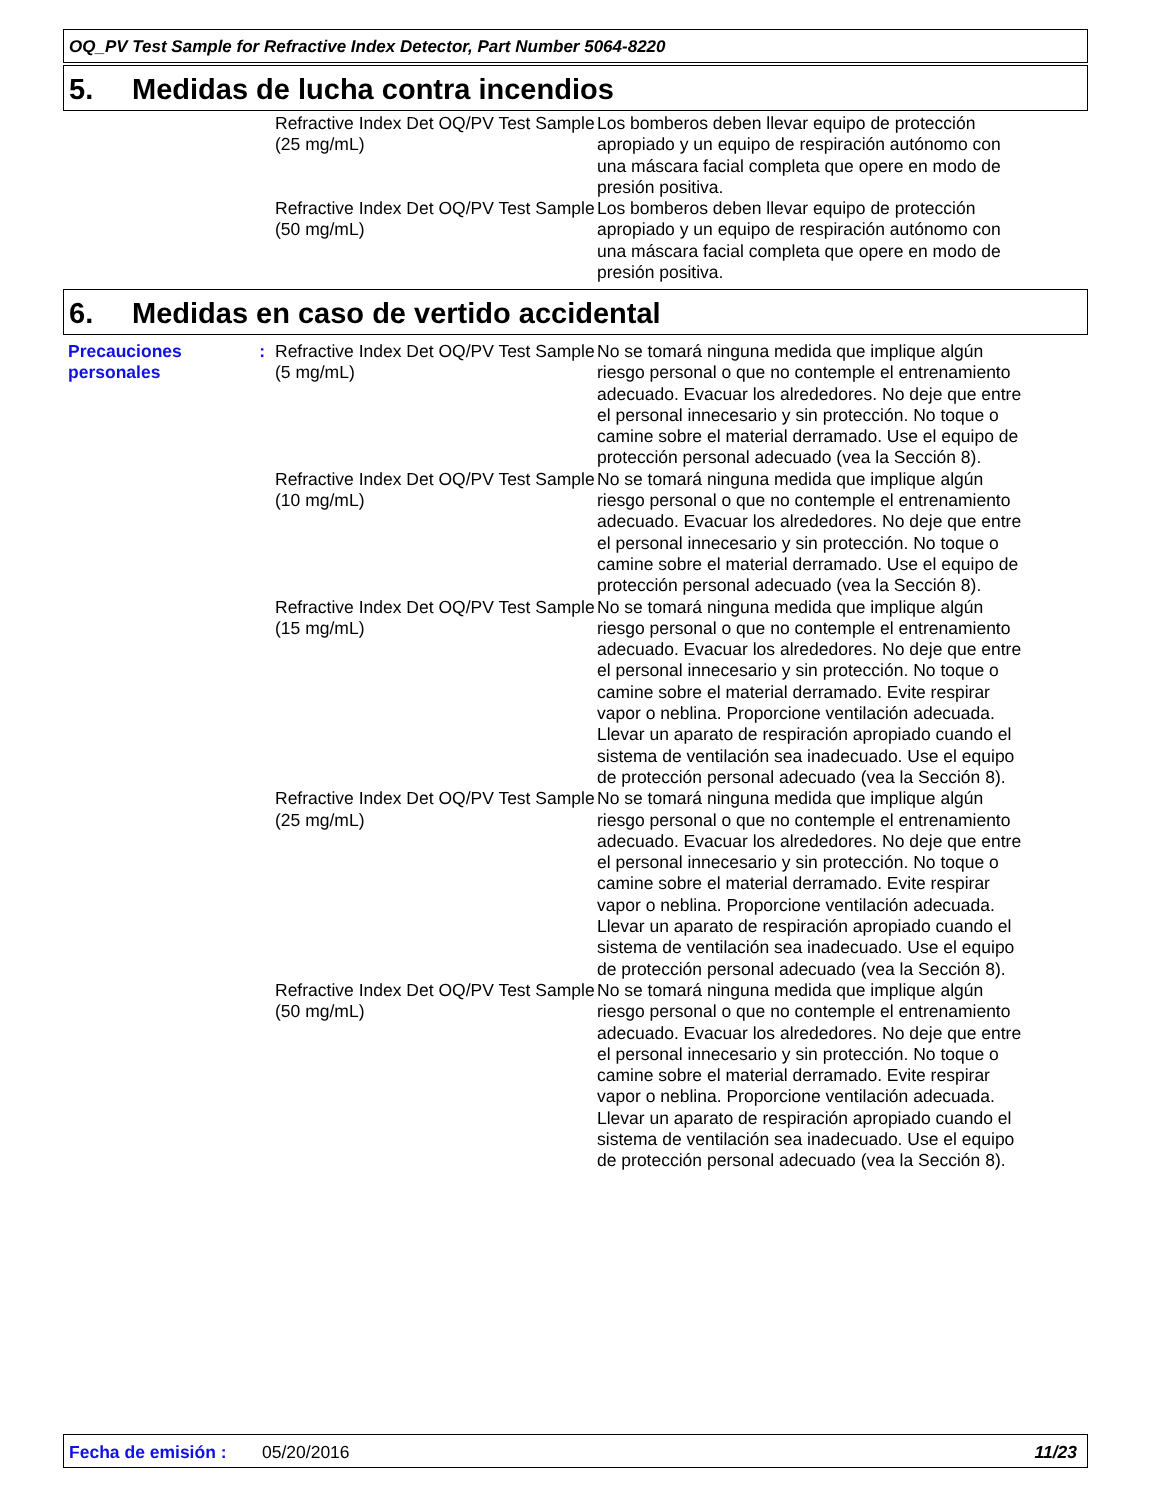OQ_PV Test Sample for Refractive Index Detector, Part Number 5064-8220
5. Medidas de lucha contra incendios
Refractive Index Det OQ/PV Test Sample (25 mg/mL)
Los bomberos deben llevar equipo de protección apropiado y un equipo de respiración autónomo con una máscara facial completa que opere en modo de presión positiva.
Refractive Index Det OQ/PV Test Sample (50 mg/mL)
Los bomberos deben llevar equipo de protección apropiado y un equipo de respiración autónomo con una máscara facial completa que opere en modo de presión positiva.
6. Medidas en caso de vertido accidental
Precauciones personales: Refractive Index Det OQ/PV Test Sample (5 mg/mL)
No se tomará ninguna medida que implique algún riesgo personal o que no contemple el entrenamiento adecuado. Evacuar los alrededores. No deje que entre el personal innecesario y sin protección. No toque o camine sobre el material derramado. Use el equipo de protección personal adecuado (vea la Sección 8).
Refractive Index Det OQ/PV Test Sample (10 mg/mL)
No se tomará ninguna medida que implique algún riesgo personal o que no contemple el entrenamiento adecuado. Evacuar los alrededores. No deje que entre el personal innecesario y sin protección. No toque o camine sobre el material derramado. Use el equipo de protección personal adecuado (vea la Sección 8).
Refractive Index Det OQ/PV Test Sample (15 mg/mL)
No se tomará ninguna medida que implique algún riesgo personal o que no contemple el entrenamiento adecuado. Evacuar los alrededores. No deje que entre el personal innecesario y sin protección. No toque o camine sobre el material derramado. Evite respirar vapor o neblina. Proporcione ventilación adecuada. Llevar un aparato de respiración apropiado cuando el sistema de ventilación sea inadecuado. Use el equipo de protección personal adecuado (vea la Sección 8).
Refractive Index Det OQ/PV Test Sample (25 mg/mL)
No se tomará ninguna medida que implique algún riesgo personal o que no contemple el entrenamiento adecuado. Evacuar los alrededores. No deje que entre el personal innecesario y sin protección. No toque o camine sobre el material derramado. Evite respirar vapor o neblina. Proporcione ventilación adecuada. Llevar un aparato de respiración apropiado cuando el sistema de ventilación sea inadecuado. Use el equipo de protección personal adecuado (vea la Sección 8).
Refractive Index Det OQ/PV Test Sample (50 mg/mL)
No se tomará ninguna medida que implique algún riesgo personal o que no contemple el entrenamiento adecuado. Evacuar los alrededores. No deje que entre el personal innecesario y sin protección. No toque o camine sobre el material derramado. Evite respirar vapor o neblina. Proporcione ventilación adecuada. Llevar un aparato de respiración apropiado cuando el sistema de ventilación sea inadecuado. Use el equipo de protección personal adecuado (vea la Sección 8).
Fecha de emisión : 05/20/2016 11/23